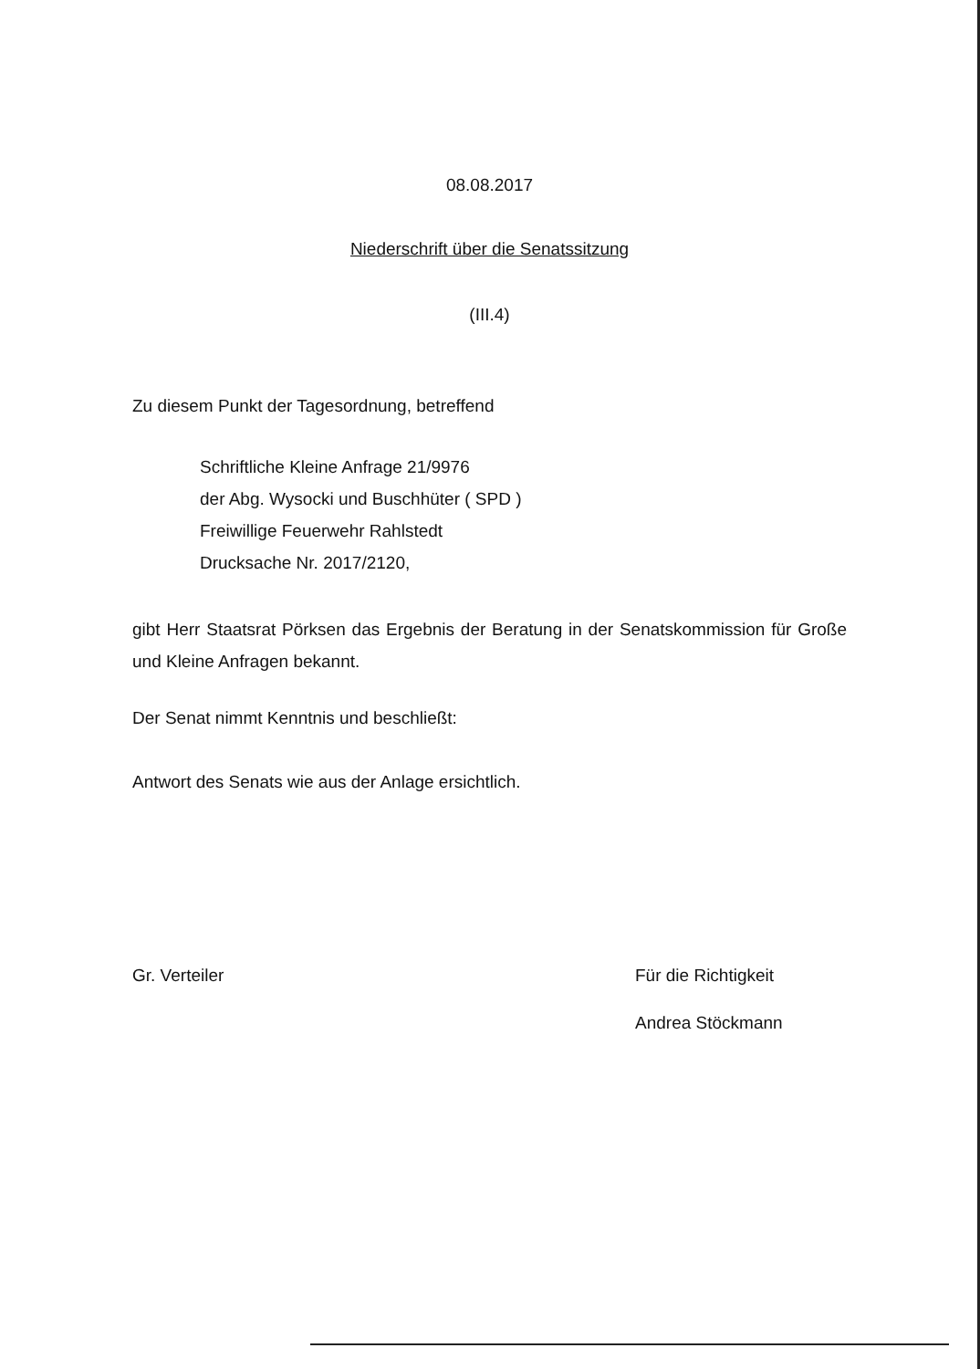08.08.2017
Niederschrift über die Senatssitzung
(III.4)
Zu diesem Punkt der Tagesordnung, betreffend
Schriftliche Kleine Anfrage 21/9976
der Abg. Wysocki und Buschhüter ( SPD )
Freiwillige Feuerwehr Rahlstedt
Drucksache Nr. 2017/2120,
gibt Herr Staatsrat Pörksen das Ergebnis der Beratung in der Senatskommission für Große und Kleine Anfragen bekannt.
Der Senat nimmt Kenntnis und beschließt:
Antwort des Senats wie aus der Anlage ersichtlich.
Gr. Verteiler Für die Richtigkeit
Andrea Stöckmann